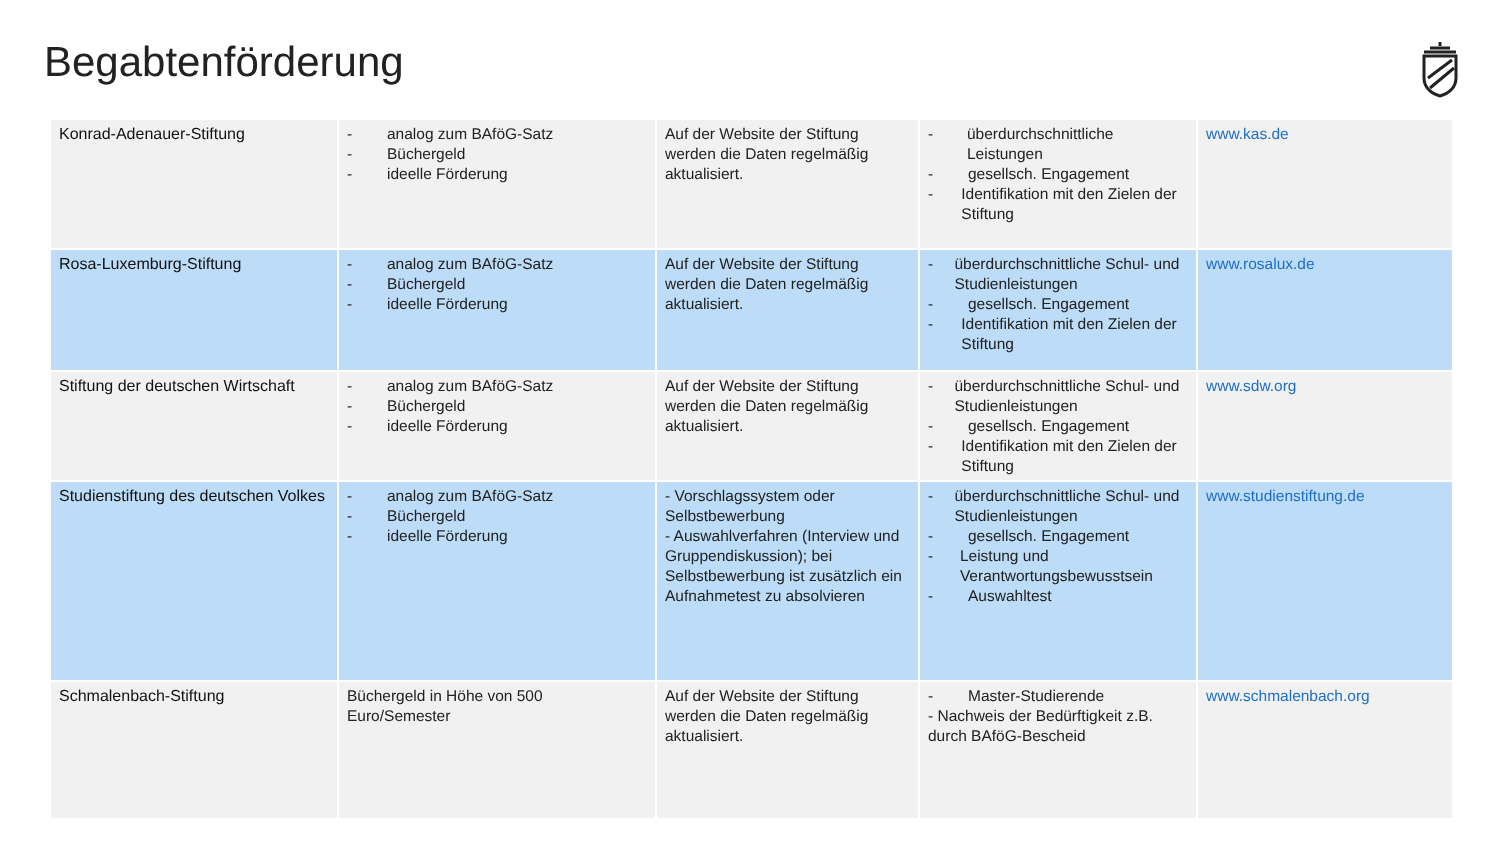Begabtenförderung
| Konrad-Adenauer-Stiftung | - analog zum BAföG-Satz - Büchergeld - ideelle Förderung | Auf der Website der Stiftung werden die Daten regelmäßig aktualisiert. | - überdurchschnittliche Leistungen - gesellsch. Engagement - Identifikation mit den Zielen der Stiftung | www.kas.de |
| Rosa-Luxemburg-Stiftung | - analog zum BAföG-Satz - Büchergeld - ideelle Förderung | Auf der Website der Stiftung werden die Daten regelmäßig aktualisiert. | - überdurchschnittliche Schul- und Studienleistungen - gesellsch. Engagement - Identifikation mit den Zielen der Stiftung | www.rosalux.de |
| Stiftung der deutschen Wirtschaft | - analog zum BAföG-Satz - Büchergeld - ideelle Förderung | Auf der Website der Stiftung werden die Daten regelmäßig aktualisiert. | - überdurchschnittliche Schul- und Studienleistungen - gesellsch. Engagement - Identifikation mit den Zielen der Stiftung | www.sdw.org |
| Studienstiftung des deutschen Volkes | - analog zum BAföG-Satz - Büchergeld - ideelle Förderung | - Vorschlagssystem oder Selbstbewerbung - Auswahlverfahren (Interview und Gruppendiskussion); bei Selbstbewerbung ist zusätzlich ein Aufnahmetest zu absolvieren | - überdurchschnittliche Schul- und Studienleistungen - gesellsch. Engagement - Leistung und Verantwortungsbewusstsein - Auswahltest | www.studienstiftung.de |
| Schmalenbach-Stiftung | Büchergeld in Höhe von 500 Euro/Semester | Auf der Website der Stiftung werden die Daten regelmäßig aktualisiert. | - Master-Studierende - Nachweis der Bedürftigkeit z.B. durch BAföG-Bescheid | www.schmalenbach.org |